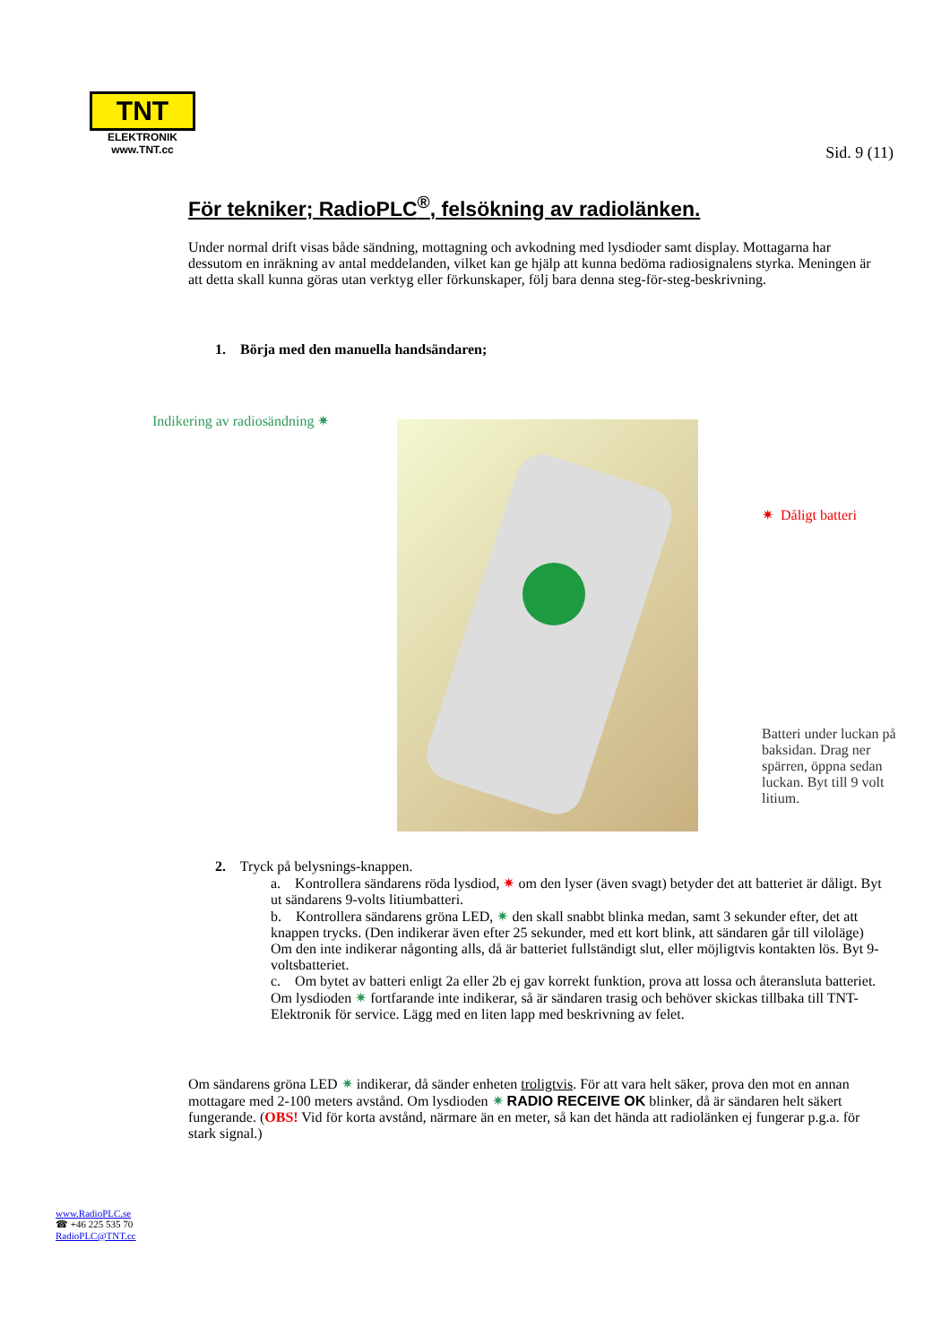TNT
ELEKTRONIK
www.TNT.cc
Sid. 9 (11)
För tekniker; RadioPLC<sup>®</sup>, felsökning av radiolänken.
Under normal drift visas både sändning, mottagning och avkodning med lysdioder samt display. Mottagarna har dessutom en inräkning av antal meddelanden, vilket kan ge hjälp att kunna bedöma radiosignalens styrka. Meningen är att detta skall kunna göras utan verktyg eller förkunskaper, följ bara denna steg-för-steg-beskrivning.
1. Börja med den manuella handsändaren;
Indikering av radiosändning ✷
✷ Dåligt batteri
Batteri under luckan på baksidan. Drag ner spärren, öppna sedan luckan. Byt till 9 volt litium.
2. Tryck på belysnings-knappen.
a. Kontrollera sändarens röda lysdiod, ✷ om den lyser (även svagt) betyder det att batteriet är dåligt. Byt ut sändarens 9-volts litiumbatteri.
b. Kontrollera sändarens gröna LED, ✷ den skall snabbt blinka medan, samt 3 sekunder efter, det att knappen trycks. (Den indikerar även efter 25 sekunder, med ett kort blink, att sändaren går till viloläge) Om den inte indikerar någonting alls, då är batteriet fullständigt slut, eller möjligtvis kontakten lös. Byt 9-voltsbatteriet.
c. Om bytet av batteri enligt 2a eller 2b ej gav korrekt funktion, prova att lossa och återansluta batteriet. Om lysdioden ✷ fortfarande inte indikerar, så är sändaren trasig och behöver skickas tillbaka till TNT-Elektronik för service. Lägg med en liten lapp med beskrivning av felet.
Om sändarens gröna LED ✷ indikerar, då sänder enheten troligtvis. För att vara helt säker, prova den mot en annan mottagare med 2-100 meters avstånd. Om lysdioden ✷ RADIO RECEIVE OK blinker, då är sändaren helt säkert fungerande. (OBS! Vid för korta avstånd, närmare än en meter, så kan det hända att radiolänken ej fungerar p.g.a. för stark signal.)
www.RadioPLC.se
☎ +46 225 535 70
RadioPLC@TNT.cc